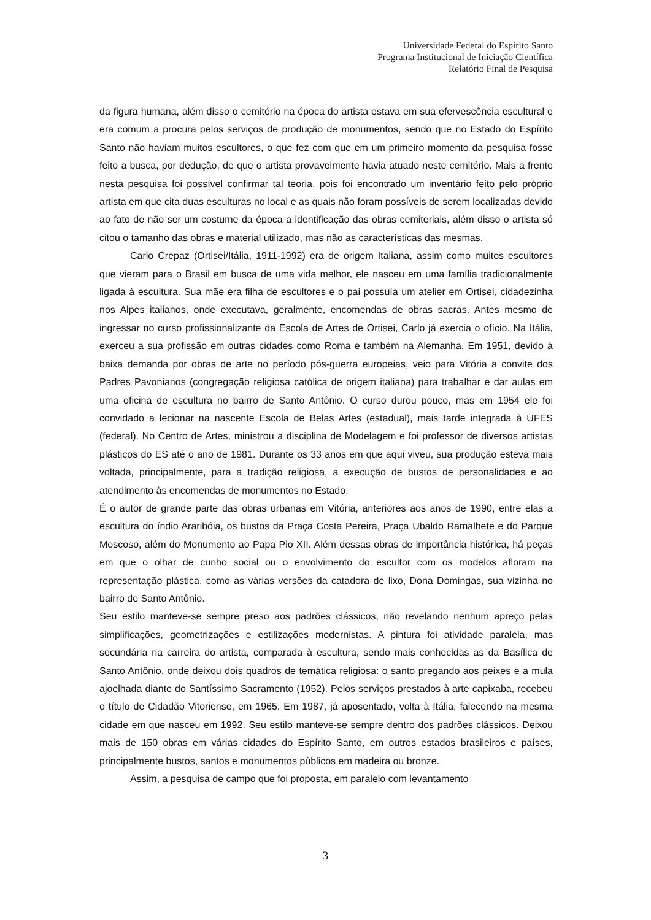Universidade Federal do Espírito Santo
Programa Institucional de Iniciação Científica
Relatório Final de Pesquisa
da figura humana, além disso o cemitério na época do artista estava em sua efervescência escultural e era comum a procura pelos serviços de produção de monumentos, sendo que no Estado do Espírito Santo não haviam muitos escultores, o que fez com que em um primeiro momento da pesquisa fosse feito a busca, por dedução, de que o artista provavelmente havia atuado neste cemitério. Mais a frente nesta pesquisa foi possível confirmar tal teoria, pois foi encontrado um inventário feito pelo próprio artista em que cita duas esculturas no local e as quais não foram possíveis de serem localizadas devido ao fato de não ser um costume da época a identificação das obras cemiteriais, além disso o artista só citou o tamanho das obras e material utilizado, mas não as características das mesmas.
Carlo Crepaz (Ortisei/Itália, 1911-1992) era de origem Italiana, assim como muitos escultores que vieram para o Brasil em busca de uma vida melhor, ele nasceu em uma família tradicionalmente ligada à escultura. Sua mãe era filha de escultores e o pai possuía um atelier em Ortisei, cidadezinha nos Alpes italianos, onde executava, geralmente, encomendas de obras sacras. Antes mesmo de ingressar no curso profissionalizante da Escola de Artes de Ortisei, Carlo já exercia o ofício. Na Itália, exerceu a sua profissão em outras cidades como Roma e também na Alemanha. Em 1951, devido à baixa demanda por obras de arte no período pós-guerra europeias, veio para Vitória a convite dos Padres Pavonianos (congregação religiosa católica de origem italiana) para trabalhar e dar aulas em uma oficina de escultura no bairro de Santo Antônio. O curso durou pouco, mas em 1954 ele foi convidado a lecionar na nascente Escola de Belas Artes (estadual), mais tarde integrada à UFES (federal). No Centro de Artes, ministrou a disciplina de Modelagem e foi professor de diversos artistas plásticos do ES até o ano de 1981. Durante os 33 anos em que aqui viveu, sua produção esteva mais voltada, principalmente, para a tradição religiosa, a execução de bustos de personalidades e ao atendimento às encomendas de monumentos no Estado.
É o autor de grande parte das obras urbanas em Vitória, anteriores aos anos de 1990, entre elas a escultura do índio Araribóia, os bustos da Praça Costa Pereira, Praça Ubaldo Ramalhete e do Parque Moscoso, além do Monumento ao Papa Pio XII. Além dessas obras de importância histórica, há peças em que o olhar de cunho social ou o envolvimento do escultor com os modelos afloram na representação plástica, como as várias versões da catadora de lixo, Dona Domingas, sua vizinha no bairro de Santo Antônio.
Seu estilo manteve-se sempre preso aos padrões clássicos, não revelando nenhum apreço pelas simplificações, geometrizações e estilizações modernistas. A pintura foi atividade paralela, mas secundária na carreira do artista, comparada à escultura, sendo mais conhecidas as da Basílica de Santo Antônio, onde deixou dois quadros de temática religiosa: o santo pregando aos peixes e a mula ajoelhada diante do Santíssimo Sacramento (1952). Pelos serviços prestados à arte capixaba, recebeu o título de Cidadão Vitoriense, em 1965. Em 1987, já aposentado, volta à Itália, falecendo na mesma cidade em que nasceu em 1992. Seu estilo manteve-se sempre dentro dos padrões clássicos. Deixou mais de 150 obras em várias cidades do Espírito Santo, em outros estados brasileiros e países, principalmente bustos, santos e monumentos públicos em madeira ou bronze.
Assim, a pesquisa de campo que foi proposta, em paralelo com levantamento
3